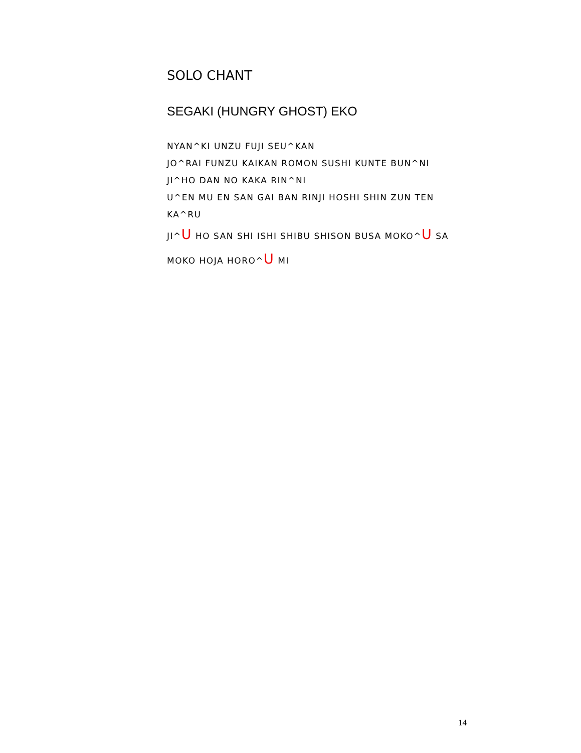SOLO CHANT
SEGAKI (HUNGRY GHOST) EKO
NYAN^KI UNZU FUJI SEU^KAN
JO^RAI FUNZU KAIKAN ROMON SUSHI KUNTE BUN^NI
JI^HO DAN NO KAKA RIN^NI
U^EN MU EN SAN GAI BAN RINJI HOSHI SHIN ZUN TEN KA^RU
JI^U HO SAN SHI ISHI SHIBU SHISON BUSA MOKO^U SA
MOKO HOJA HORO^U MI
14